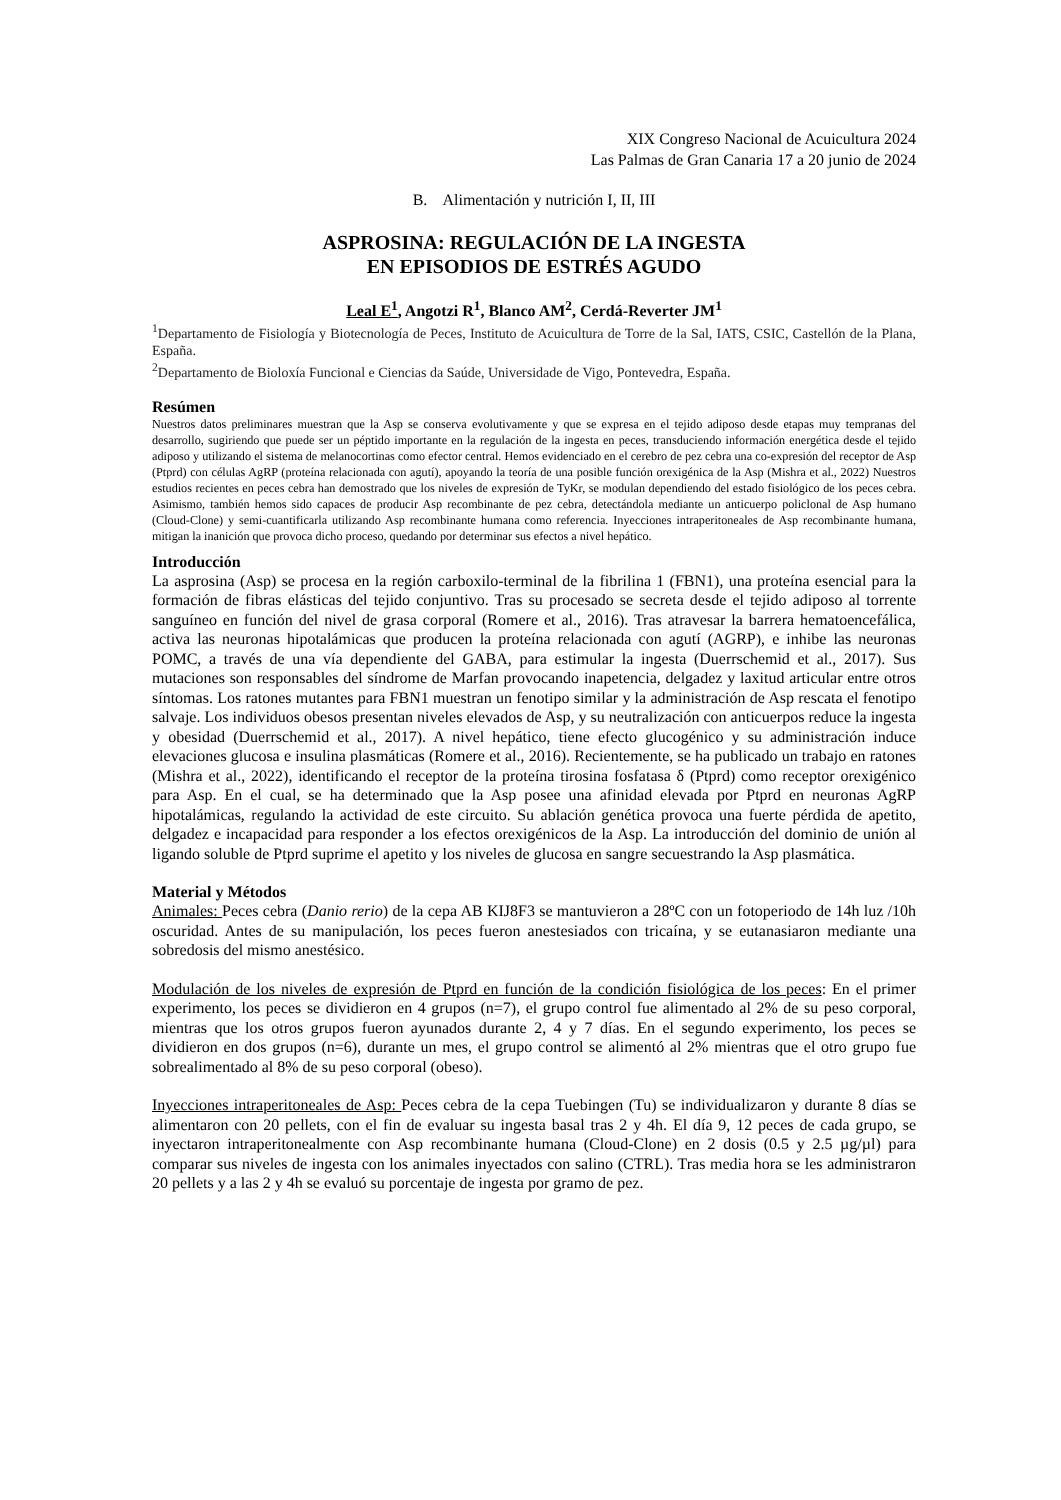XIX Congreso Nacional de Acuicultura 2024
Las Palmas de Gran Canaria 17 a 20 junio de 2024
B. Alimentación y nutrición I, II, III
ASPROSINA: REGULACIÓN DE LA INGESTA
EN EPISODIOS DE ESTRÉS AGUDO
Leal E<sup>1</sup>, Angotzi R<sup>1</sup>, Blanco AM<sup>2</sup>, Cerdá-Reverter JM<sup>1</sup>
<sup>1</sup> Departamento de Fisiología y Biotecnología de Peces, Instituto de Acuicultura de Torre de la Sal, IATS, CSIC, Castellón de la Plana, España.
<sup>2</sup> Departamento de Bioloxía Funcional e Ciencias da Saúde, Universidade de Vigo, Pontevedra, España.
Resúmen
Nuestros datos preliminares muestran que la Asp se conserva evolutivamente y que se expresa en el tejido adiposo desde etapas muy tempranas del desarrollo, sugiriendo que puede ser un péptido importante en la regulación de la ingesta en peces, transduciendo información energética desde el tejido adiposo y utilizando el sistema de melanocortinas como efector central. Hemos evidenciado en el cerebro de pez cebra una co-expresión del receptor de Asp (Ptprd) con células AgRP (proteína relacionada con agutí), apoyando la teoría de una posible función orexigénica de la Asp (Mishra et al., 2022) Nuestros estudios recientes en peces cebra han demostrado que los niveles de expresión de TyKr, se modulan dependiendo del estado fisiológico de los peces cebra. Asimismo, también hemos sido capaces de producir Asp recombinante de pez cebra, detectándola mediante un anticuerpo policlonal de Asp humano (Cloud-Clone) y semi-cuantificarla utilizando Asp recombinante humana como referencia. Inyecciones intraperitoneales de Asp recombinante humana, mitigan la inanición que provoca dicho proceso, quedando por determinar sus efectos a nivel hepático.
Introducción
La asprosina (Asp) se procesa en la región carboxilo-terminal de la fibrilina 1 (FBN1), una proteína esencial para la formación de fibras elásticas del tejido conjuntivo. Tras su procesado se secreta desde el tejido adiposo al torrente sanguíneo en función del nivel de grasa corporal (Romere et al., 2016). Tras atravesar la barrera hematoencefálica, activa las neuronas hipotalámicas que producen la proteína relacionada con agutí (AGRP), e inhibe las neuronas POMC, a través de una vía dependiente del GABA, para estimular la ingesta (Duerrschemid et al., 2017). Sus mutaciones son responsables del síndrome de Marfan provocando inapetencia, delgadez y laxitud articular entre otros síntomas. Los ratones mutantes para FBN1 muestran un fenotipo similar y la administración de Asp rescata el fenotipo salvaje. Los individuos obesos presentan niveles elevados de Asp, y su neutralización con anticuerpos reduce la ingesta y obesidad (Duerrschemid et al., 2017). A nivel hepático, tiene efecto glucogénico y su administración induce elevaciones glucosa e insulina plasmáticas (Romere et al., 2016). Recientemente, se ha publicado un trabajo en ratones (Mishra et al., 2022), identificando el receptor de la proteína tirosina fosfatasa δ (Ptprd) como receptor orexigénico para Asp. En el cual, se ha determinado que la Asp posee una afinidad elevada por Ptprd en neuronas AgRP hipotalámicas, regulando la actividad de este circuito. Su ablación genética provoca una fuerte pérdida de apetito, delgadez e incapacidad para responder a los efectos orexigénicos de la Asp. La introducción del dominio de unión al ligando soluble de Ptprd suprime el apetito y los niveles de glucosa en sangre secuestrando la Asp plasmática.
Material y Métodos
Animales: Peces cebra (Danio rerio) de la cepa AB KIJ8F3 se mantuvieron a 28ºC con un fotoperiodo de 14h luz /10h oscuridad. Antes de su manipulación, los peces fueron anestesiados con tricaína, y se eutanasiaron mediante una sobredosis del mismo anestésico.
Modulación de los niveles de expresión de Ptprd en función de la condición fisiológica de los peces: En el primer experimento, los peces se dividieron en 4 grupos (n=7), el grupo control fue alimentado al 2% de su peso corporal, mientras que los otros grupos fueron ayunados durante 2, 4 y 7 días. En el segundo experimento, los peces se dividieron en dos grupos (n=6), durante un mes, el grupo control se alimentó al 2% mientras que el otro grupo fue sobrealimentado al 8% de su peso corporal (obeso).
Inyecciones intraperitoneales de Asp: Peces cebra de la cepa Tuebingen (Tu) se individualizaron y durante 8 días se alimentaron con 20 pellets, con el fin de evaluar su ingesta basal tras 2 y 4h. El día 9, 12 peces de cada grupo, se inyectaron intraperitonealmente con Asp recombinante humana (Cloud-Clone) en 2 dosis (0.5 y 2.5 µg/µl) para comparar sus niveles de ingesta con los animales inyectados con salino (CTRL). Tras media hora se les administraron 20 pellets y a las 2 y 4h se evaluó su porcentaje de ingesta por gramo de pez.